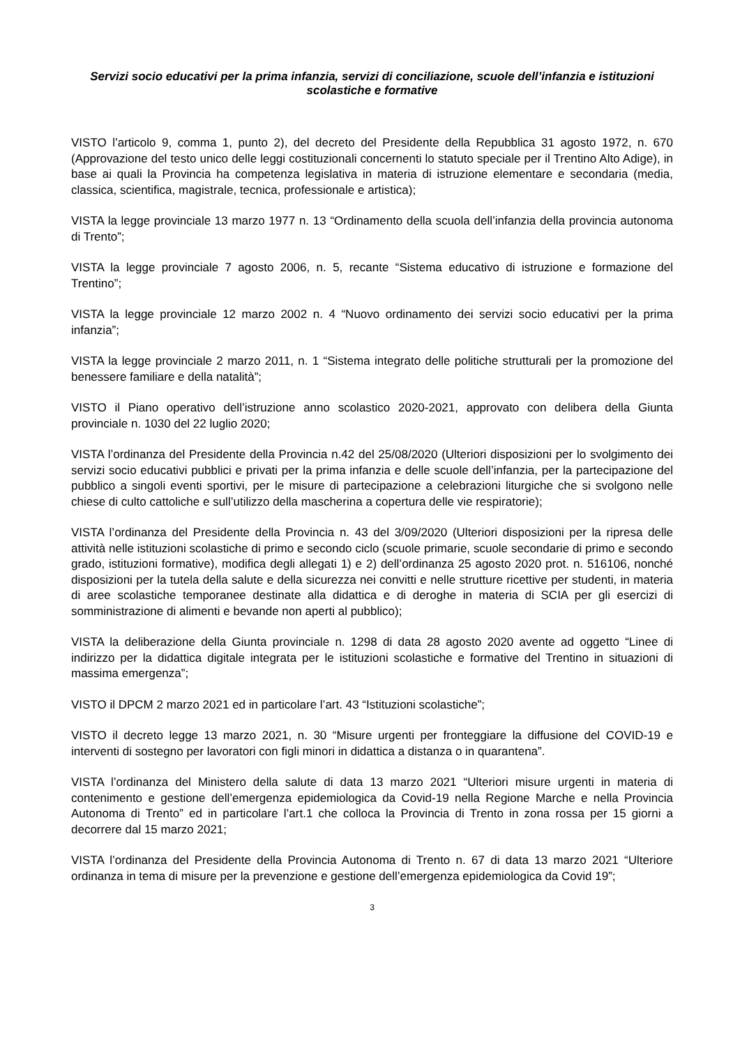Servizi socio educativi per la prima infanzia, servizi di conciliazione, scuole dell’infanzia e istituzioni scolastiche e formative
VISTO l’articolo 9, comma 1, punto 2), del decreto del Presidente della Repubblica 31 agosto 1972, n. 670 (Approvazione del testo unico delle leggi costituzionali concernenti lo statuto speciale per il Trentino Alto Adige), in base ai quali la Provincia ha competenza legislativa in materia di istruzione elementare e secondaria (media, classica, scientifica, magistrale, tecnica, professionale e artistica);
VISTA la legge provinciale 13 marzo 1977 n. 13 “Ordinamento della scuola dell’infanzia della provincia autonoma di Trento”;
VISTA la legge provinciale 7 agosto 2006, n. 5, recante “Sistema educativo di istruzione e formazione del Trentino”;
VISTA la legge provinciale 12 marzo 2002 n. 4 “Nuovo ordinamento dei servizi socio educativi per la prima infanzia”;
VISTA la legge provinciale 2 marzo 2011, n. 1 “Sistema integrato delle politiche strutturali per la promozione del benessere familiare e della natalità”;
VISTO il Piano operativo dell’istruzione anno scolastico 2020-2021, approvato con delibera della Giunta provinciale n. 1030 del 22 luglio 2020;
VISTA l’ordinanza del Presidente della Provincia n.42 del 25/08/2020 (Ulteriori disposizioni per lo svolgimento dei servizi socio educativi pubblici e privati per la prima infanzia e delle scuole dell’infanzia, per la partecipazione del pubblico a singoli eventi sportivi, per le misure di partecipazione a celebrazioni liturgiche che si svolgono nelle chiese di culto cattoliche e sull’utilizzo della mascherina a copertura delle vie respiratorie);
VISTA l’ordinanza del Presidente della Provincia n. 43 del 3/09/2020 (Ulteriori disposizioni per la ripresa delle attività nelle istituzioni scolastiche di primo e secondo ciclo (scuole primarie, scuole secondarie di primo e secondo grado, istituzioni formative), modifica degli allegati 1) e 2) dell’ordinanza 25 agosto 2020 prot. n. 516106, nonché disposizioni per la tutela della salute e della sicurezza nei convitti e nelle strutture ricettive per studenti, in materia di aree scolastiche temporanee destinate alla didattica e di deroghe in materia di SCIA per gli esercizi di somministrazione di alimenti e bevande non aperti al pubblico);
VISTA la deliberazione della Giunta provinciale n. 1298 di data 28 agosto 2020 avente ad oggetto “Linee di indirizzo per la didattica digitale integrata per le istituzioni scolastiche e formative del Trentino in situazioni di massima emergenza”;
VISTO il DPCM 2 marzo 2021 ed in particolare l’art. 43 “Istituzioni scolastiche”;
VISTO il decreto legge 13 marzo 2021, n. 30 “Misure urgenti per fronteggiare la diffusione del COVID-19 e interventi di sostegno per lavoratori con figli minori in didattica a distanza o in quarantena”.
VISTA l’ordinanza del Ministero della salute di data 13 marzo 2021 “Ulteriori misure urgenti in materia di contenimento e gestione dell’emergenza epidemiologica da Covid-19 nella Regione Marche e nella Provincia Autonoma di Trento” ed in particolare l’art.1 che colloca la Provincia di Trento in zona rossa per 15 giorni a decorrere dal 15 marzo 2021;
VISTA l’ordinanza del Presidente della Provincia Autonoma di Trento n. 67 di data 13 marzo 2021 “Ulteriore ordinanza in tema di misure per la prevenzione e gestione dell’emergenza epidemiologica da Covid 19”;
3